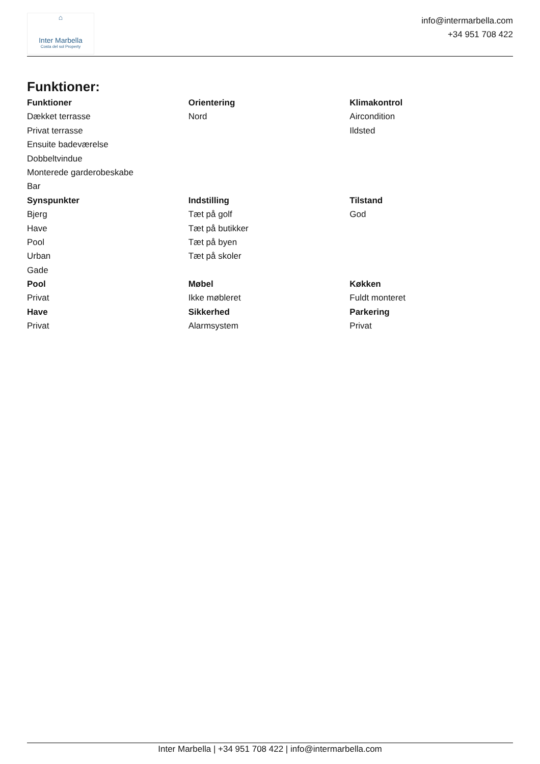⌂
Inter Marbella
Costa del sol Property
info@intermarbella.com
+34 951 708 422
Funktioner:
| Funktioner | Orientering | Klimakontrol |
| --- | --- | --- |
| Dækket terrasse | Nord | Aircondition |
| Privat terrasse | | Ildsted |
| Ensuite badeværelse | | |
| Dobbeltvindue | | |
| Monterede garderobeskabe | | |
| Bar | | |
| Synspunkter | Indstilling | Tilstand |
| Bjerg | Tæt på golf | God |
| Have | Tæt på butikker | |
| Pool | Tæt på byen | |
| Urban | Tæt på skoler | |
| Gade | | |
| Pool | Møbel | Køkken |
| Privat | Ikke møbleret | Fuldt monteret |
| Have | Sikkerhed | Parkering |
| Privat | Alarmsystem | Privat |
Inter Marbella | +34 951 708 422 | info@intermarbella.com